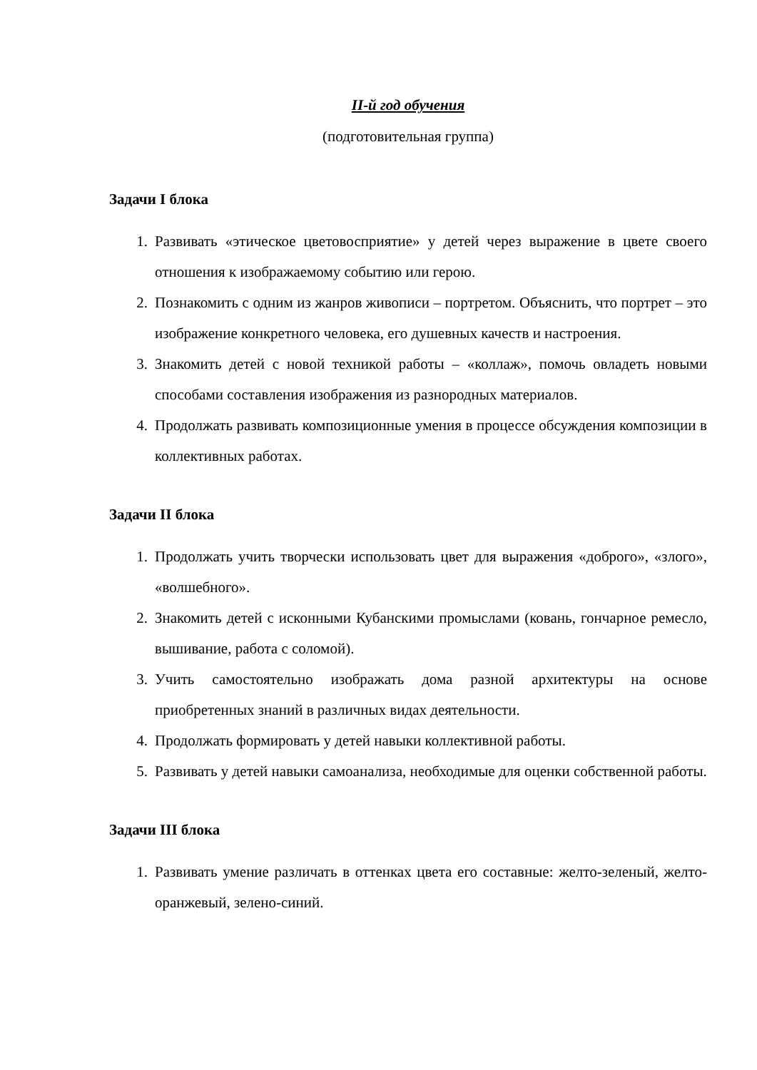II-й год обучения
(подготовительная группа)
Задачи I блока
1. Развивать «этическое цветовосприятие» у детей через выражение в цвете своего отношения к изображаемому событию или герою.
2. Познакомить с одним из жанров живописи – портретом. Объяснить, что портрет – это изображение конкретного человека, его душевных качеств и настроения.
3. Знакомить детей с новой техникой работы – «коллаж», помочь овладеть новыми способами составления изображения из разнородных материалов.
4. Продолжать развивать композиционные умения в процессе обсуждения композиции в коллективных работах.
Задачи II блока
1. Продолжать учить творчески использовать цвет для выражения «доброго», «злого», «волшебного».
2. Знакомить детей с исконными Кубанскими промыслами (ковань, гончарное ремесло, вышивание, работа с соломой).
3. Учить самостоятельно изображать дома разной архитектуры на основе приобретенных знаний в различных видах деятельности.
4. Продолжать формировать у детей навыки коллективной работы.
5. Развивать у детей навыки самоанализа, необходимые для оценки собственной работы.
Задачи III блока
1. Развивать умение различать в оттенках цвета его составные: желто-зеленый, желто-оранжевый, зелено-синий.